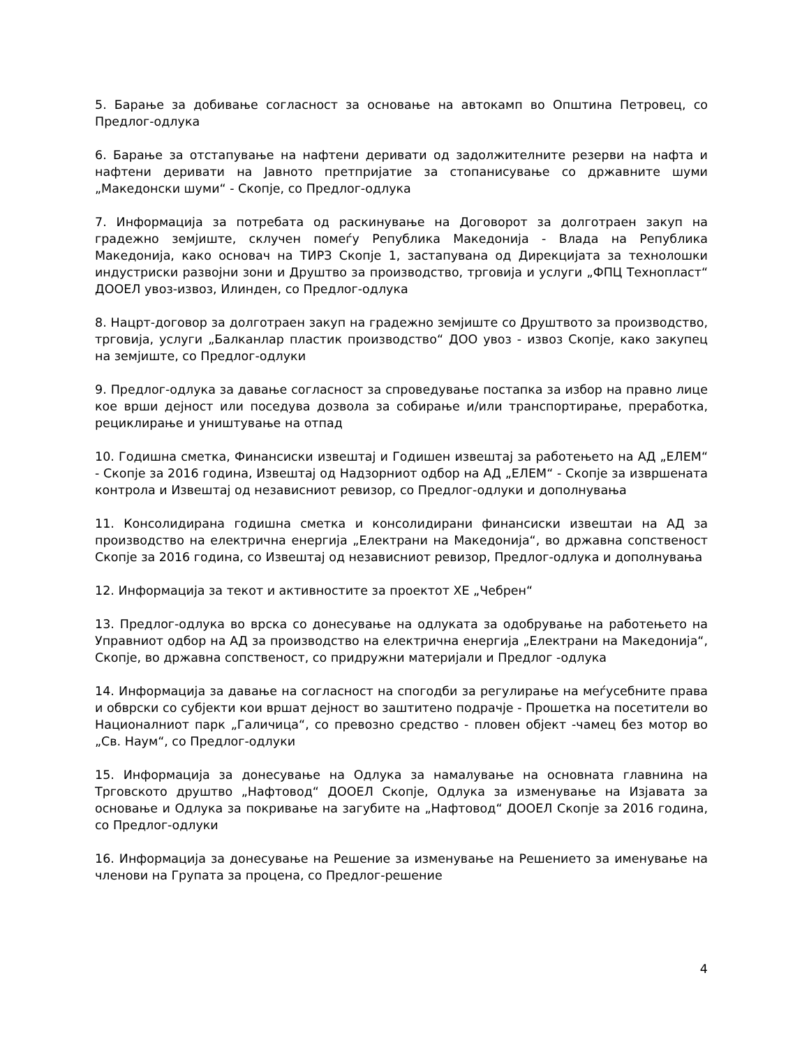5. Барање за добивање согласност за основање на автокамп во Општина Петровец, со Предлог-одлука
6. Барање за отстапување на нафтени деривати од задолжителните резерви на нафта и нафтени деривати на Јавното претпријатие за стопанисување со државните шуми „Македонски шуми“ - Скопје, со Предлог-одлука
7. Информација за потребата од раскинување на Договорот за долготраен закуп на градежно земјиште, склучен помеѓу Република Македонија - Влада на Република Македонија, како основач на ТИРЗ Скопје 1, застапувана од Дирекцијата за технолошки индустриски развојни зони и Друштво за производство, трговија и услуги „ФПЦ Технопласт“ ДООЕЛ увоз-извоз, Илинден, со Предлог-одлука
8. Нацрт-договор за долготраен закуп на градежно земјиште со Друштвото за производство, трговија, услуги „Балканлар пластик производство“ ДОО увоз - извоз Скопје, како закупец на земјиште, со Предлог-одлуки
9. Предлог-одлука за давање согласност за спроведување постапка за избор на правно лице кое врши дејност или поседува дозвола за собирање и/или транспортирање, преработка, рециклирање и уништување на отпад
10. Годишна сметка, Финансиски извештај и Годишен извештај за работењето на АД „ЕЛЕМ“ - Скопје за 2016 година, Извештај од Надзорниот одбор на АД „ЕЛЕМ“ - Скопје за извршената контрола и Извештај од независниот ревизор, со Предлог-одлуки и дополнувања
11. Консолидирана годишна сметка и консолидирани финансиски извештаи на АД за производство на електрична енергија „Електрани на Македонија“, во државна сопственост Скопје за 2016 година, со Извештај од независниот ревизор, Предлог-одлука и дополнувања
12. Информација за текот и активностите за проектот ХЕ „Чебрен“
13. Предлог-одлука во врска со донесување на одлуката за одобрување на работењето на Управниот одбор на АД за производство на електрична енергија „Електрани на Македонија“, Скопје, во државна сопственост, со придружни материјали и Предлог -одлука
14. Информација за давање на согласност на спогодби за регулирање на меѓусебните права и обврски со субјекти кои вршат дејност во заштитено подрачје - Прошетка на посетители во Националниот парк „Галичица“, со превозно средство - пловен објект -чамец без мотор во „Св. Наум“, со Предлог-одлуки
15. Информација за донесување на Одлука за намалување на основната главнина на Трговското друштво „Нафтовод“ ДООЕЛ Скопје, Одлука за изменување на Изјавата за основање и Одлука за покривање на загубите на „Нафтовод“ ДООЕЛ Скопје за 2016 година, со Предлог-одлуки
16. Информација за донесување на Решение за изменување на Решението за именување на членови на Групата за процена, со Предлог-решение
4